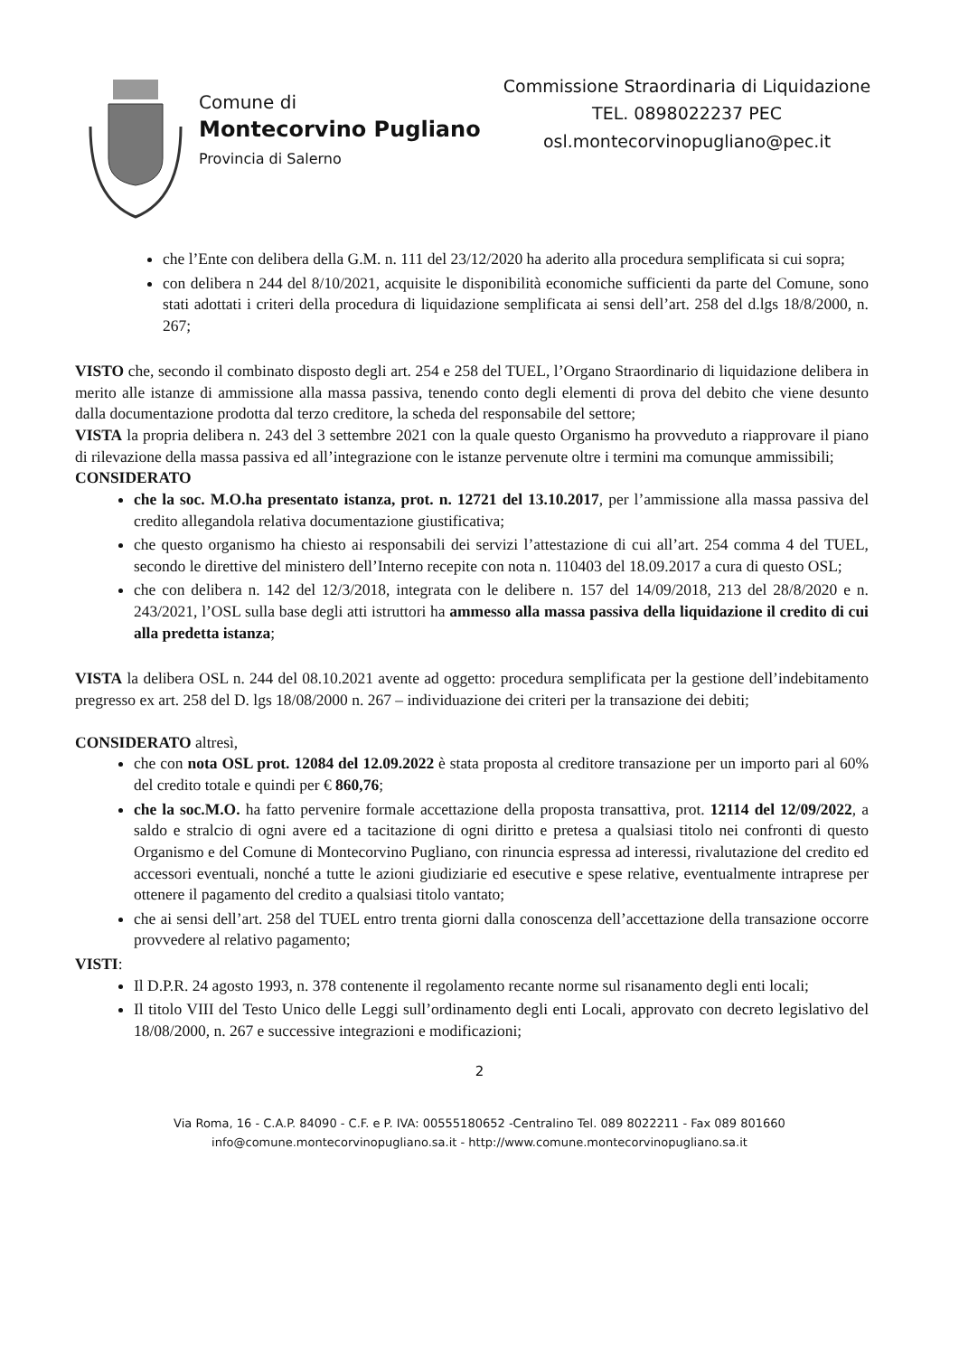Comune di
Montecorvino Pugliano
Provincia di Salerno
Commissione Straordinaria di Liquidazione
TEL. 0898022237 PEC
osl.montecorvinopugliano@pec.it
che l’Ente con delibera della G.M. n. 111 del 23/12/2020 ha aderito alla procedura semplificata si cui sopra;
con delibera n 244 del 8/10/2021, acquisite le disponibilità economiche sufficienti da parte del Comune, sono stati adottati i criteri della procedura di liquidazione semplificata ai sensi dell’art. 258 del d.lgs 18/8/2000, n. 267;
VISTO che, secondo il combinato disposto degli art. 254 e 258 del TUEL, l’Organo Straordinario di liquidazione delibera in merito alle istanze di ammissione alla massa passiva, tenendo conto degli elementi di prova del debito che viene desunto dalla documentazione prodotta dal terzo creditore, la scheda del responsabile del settore;
VISTA la propria delibera n. 243 del 3 settembre 2021 con la quale questo Organismo ha provveduto a riapprovare il piano di rilevazione della massa passiva ed all’integrazione con le istanze pervenute oltre i termini ma comunque ammissibili;
CONSIDERATO
che la soc. M.O.ha presentato istanza, prot. n. 12721 del 13.10.2017, per l’ammissione alla massa passiva del credito allegandola relativa documentazione giustificativa;
che questo organismo ha chiesto ai responsabili dei servizi l’attestazione di cui all’art. 254 comma 4 del TUEL, secondo le direttive del ministero dell’Interno recepite con nota n. 110403 del 18.09.2017 a cura di questo OSL;
che con delibera n. 142 del 12/3/2018, integrata con le delibere n. 157 del 14/09/2018, 213 del 28/8/2020 e n. 243/2021, l’OSL sulla base degli atti istruttori ha ammesso alla massa passiva della liquidazione il credito di cui alla predetta istanza;
VISTA la delibera OSL n. 244 del 08.10.2021 avente ad oggetto: procedura semplificata per la gestione dell’indebitamento pregresso ex art. 258 del D. lgs 18/08/2000 n. 267 – individuazione dei criteri per la transazione dei debiti;
CONSIDERATO altresì,
che con nota OSL prot. 12084 del 12.09.2022 è stata proposta al creditore transazione per un importo pari al 60% del credito totale e quindi per € 860,76;
che la soc.M.O. ha fatto pervenire formale accettazione della proposta transattiva, prot. 12114 del 12/09/2022, a saldo e stralcio di ogni avere ed a tacitazione di ogni diritto e pretesa a qualsiasi titolo nei confronti di questo Organismo e del Comune di Montecorvino Pugliano, con rinuncia espressa ad interessi, rivalutazione del credito ed accessori eventuali, nonché a tutte le azioni giudiziarie ed esecutive e spese relative, eventualmente intraprese per ottenere il pagamento del credito a qualsiasi titolo vantato;
che ai sensi dell’art. 258 del TUEL entro trenta giorni dalla conoscenza dell’accettazione della transazione occorre provvedere al relativo pagamento;
VISTI:
Il D.P.R. 24 agosto 1993, n. 378 contenente il regolamento recante norme sul risanamento degli enti locali;
Il titolo VIII del Testo Unico delle Leggi sull’ordinamento degli enti Locali, approvato con decreto legislativo del 18/08/2000, n. 267 e successive integrazioni e modificazioni;
2
Via Roma, 16 - C.A.P. 84090 - C.F. e P. IVA: 00555180652 -Centralino Tel. 089 8022211 - Fax 089 801660
info@comune.montecorvinopugliano.sa.it - http://www.comune.montecorvinopugliano.sa.it